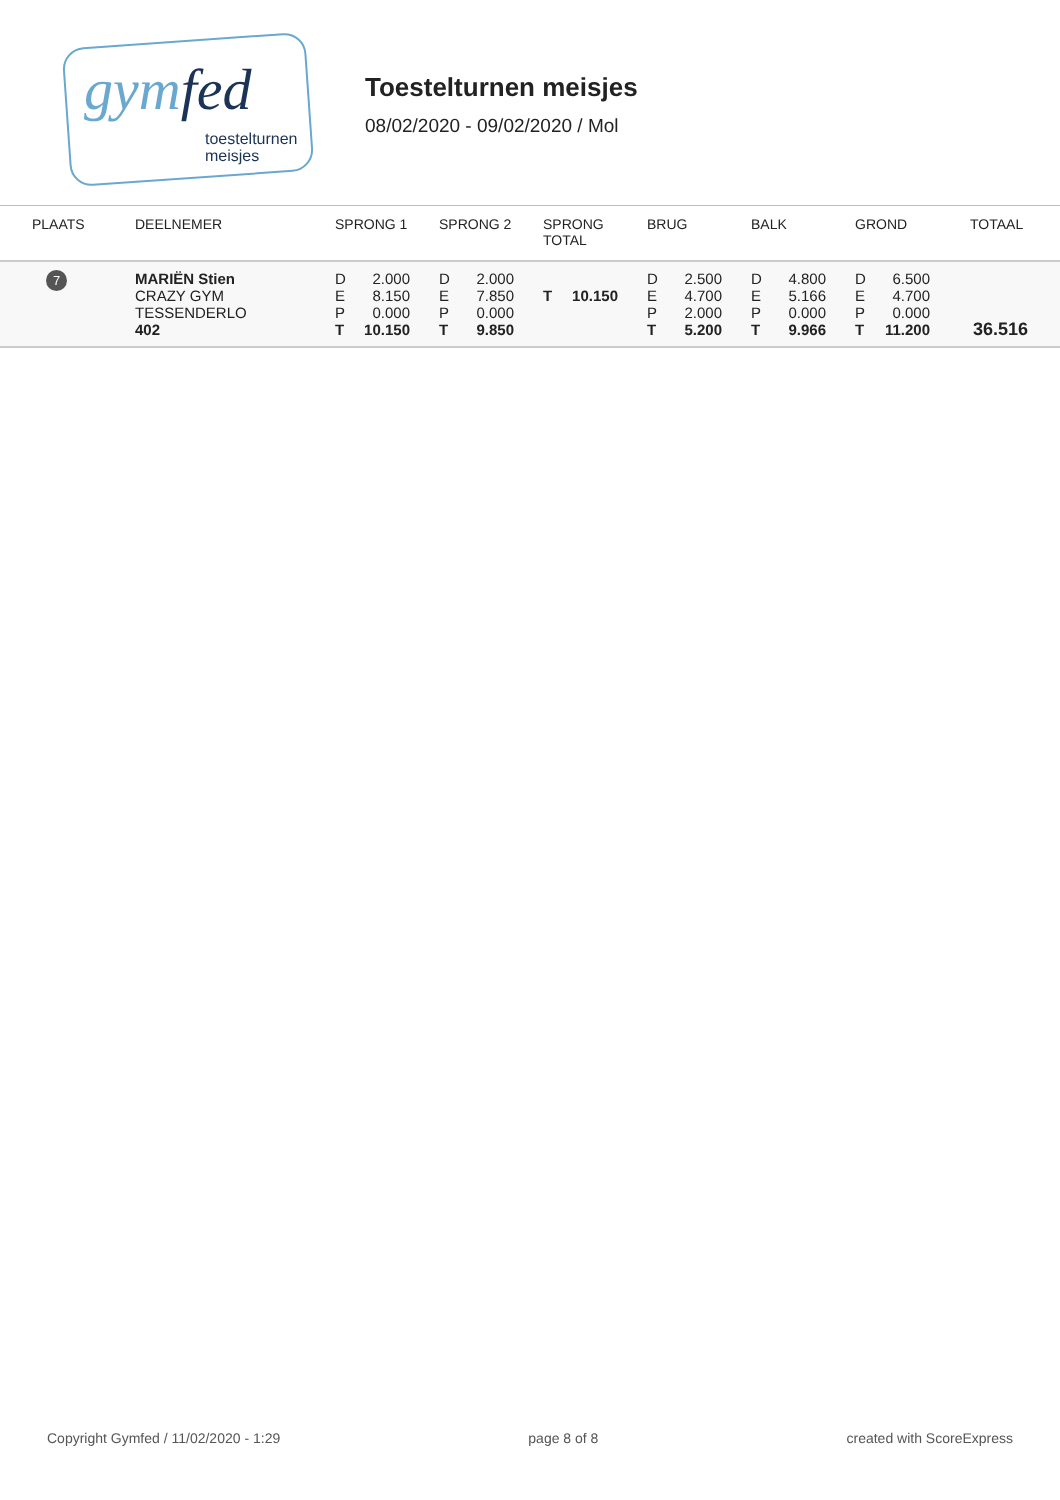gymfed
toestelturnen
meisjes
Toestelturnen meisjes
08/02/2020 - 09/02/2020 / Mol
| PLAATS | DEELNEMER | SPRONG 1 | SPRONG 2 | SPRONG TOTAL | BRUG | BALK | GROND | TOTAAL |
| --- | --- | --- | --- | --- | --- | --- | --- | --- |
| 7 | MARIËN Stien CRAZY GYM TESSENDERLO 402 | D 2.000 E 8.150 P 0.000 T 10.150 | D 2.000 E 7.850 P 0.000 T 9.850 | T 10.150 | D 2.500 E 4.700 P 2.000 T 5.200 | D 4.800 E 5.166 P 0.000 T 9.966 | D 6.500 E 4.700 P 0.000 T 11.200 | 36.516 |
Copyright Gymfed / 11/02/2020 - 1:29 page 8 of 8 created with ScoreExpress